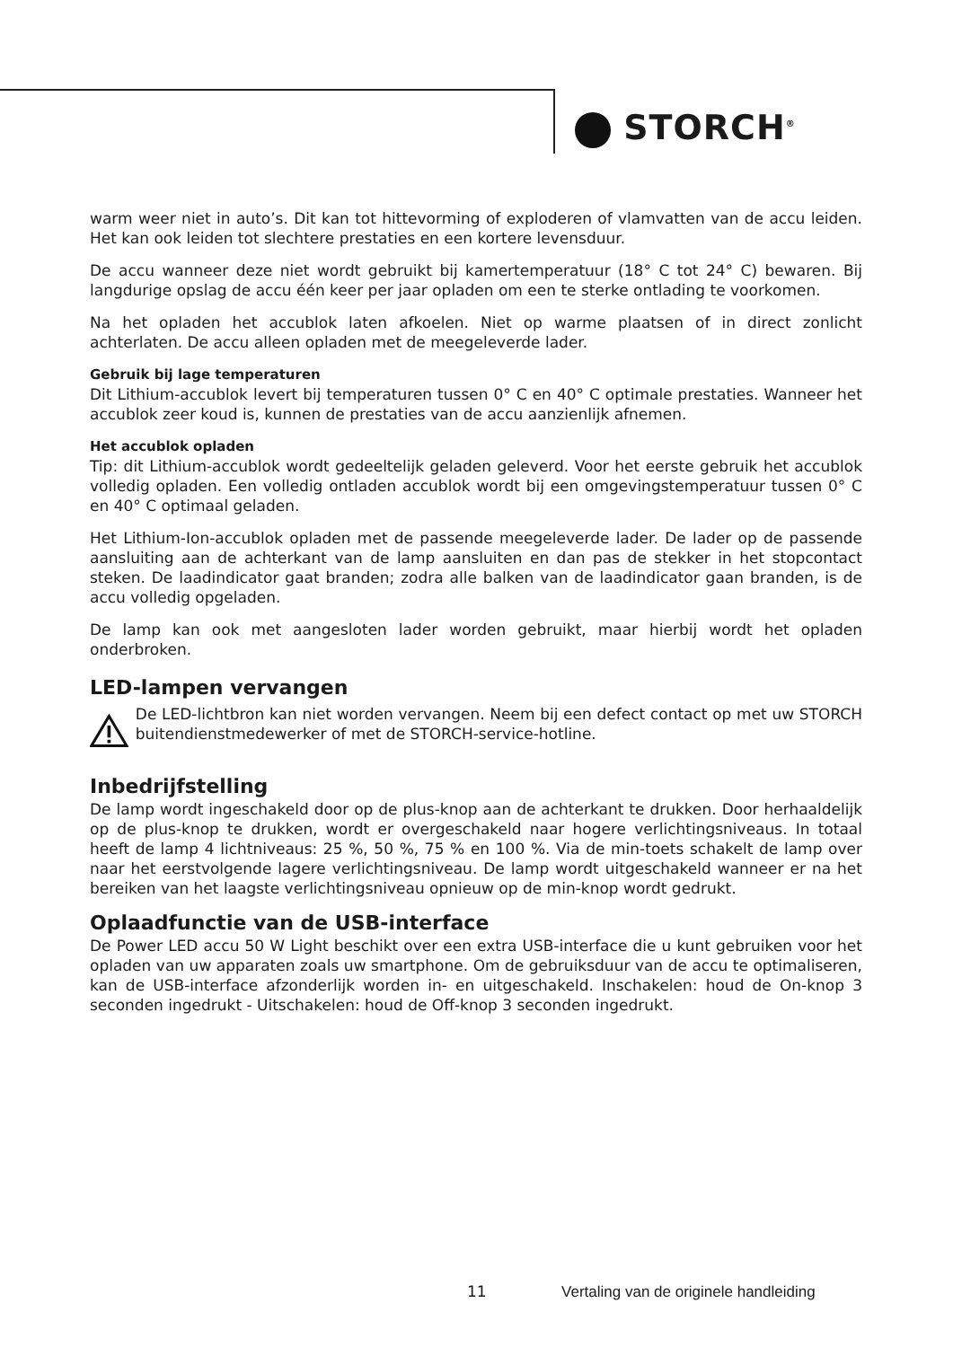STORCH<sup>®</sup>
warm weer niet in auto’s. Dit kan tot hittevorming of exploderen of vlamvatten van de accu leiden. Het kan ook leiden tot slechtere prestaties en een kortere levensduur.
De accu wanneer deze niet wordt gebruikt bij kamertemperatuur (18° C tot 24° C) bewaren. Bij langdurige opslag de accu één keer per jaar opladen om een te sterke ontlading te voorkomen.
Na het opladen het accublok laten afkoelen. Niet op warme plaatsen of in direct zonlicht achterlaten. De accu alleen opladen met de meegeleverde lader.
Gebruik bij lage temperaturen
Dit Lithium-accublok levert bij temperaturen tussen 0° C en 40° C optimale prestaties. Wanneer het accublok zeer koud is, kunnen de prestaties van de accu aanzienlijk afnemen.
Het accublok opladen
Tip: dit Lithium-accublok wordt gedeeltelijk geladen geleverd. Voor het eerste gebruik het accublok volledig opladen. Een volledig ontladen accublok wordt bij een omgevingstemperatuur tussen 0° C en 40° C optimaal geladen.
Het Lithium-Ion-accublok opladen met de passende meegeleverde lader. De lader op de passende aansluiting aan de achterkant van de lamp aansluiten en dan pas de stekker in het stopcontact steken. De laadindicator gaat branden; zodra alle balken van de laadindicator gaan branden, is de accu volledig opgeladen.
De lamp kan ook met aangesloten lader worden gebruikt, maar hierbij wordt het opladen onderbroken.
LED-lampen vervangen
De LED-lichtbron kan niet worden vervangen. Neem bij een defect contact op met uw STORCH buitendienstmedewerker of met de STORCH-service-hotline.
Inbedrijfstelling
De lamp wordt ingeschakeld door op de plus-knop aan de achterkant te drukken. Door herhaaldelijk op de plus-knop te drukken, wordt er overgeschakeld naar hogere verlichtingsniveaus. In totaal heeft de lamp 4 lichtniveaus: 25 %, 50 %, 75 % en 100 %. Via de min-toets schakelt de lamp over naar het eerstvolgende lagere verlichtingsniveau. De lamp wordt uitgeschakeld wanneer er na het bereiken van het laagste verlichtingsniveau opnieuw op de min-knop wordt gedrukt.
Oplaadfunctie van de USB-interface
De Power LED accu 50 W Light beschikt over een extra USB-interface die u kunt gebruiken voor het opladen van uw apparaten zoals uw smartphone. Om de gebruiksduur van de accu te optimaliseren, kan de USB-interface afzonderlijk worden in- en uitgeschakeld. Inschakelen: houd de On-knop 3 seconden ingedrukt - Uitschakelen: houd de Off-knop 3 seconden ingedrukt.
11 Vertaling van de originele handleiding